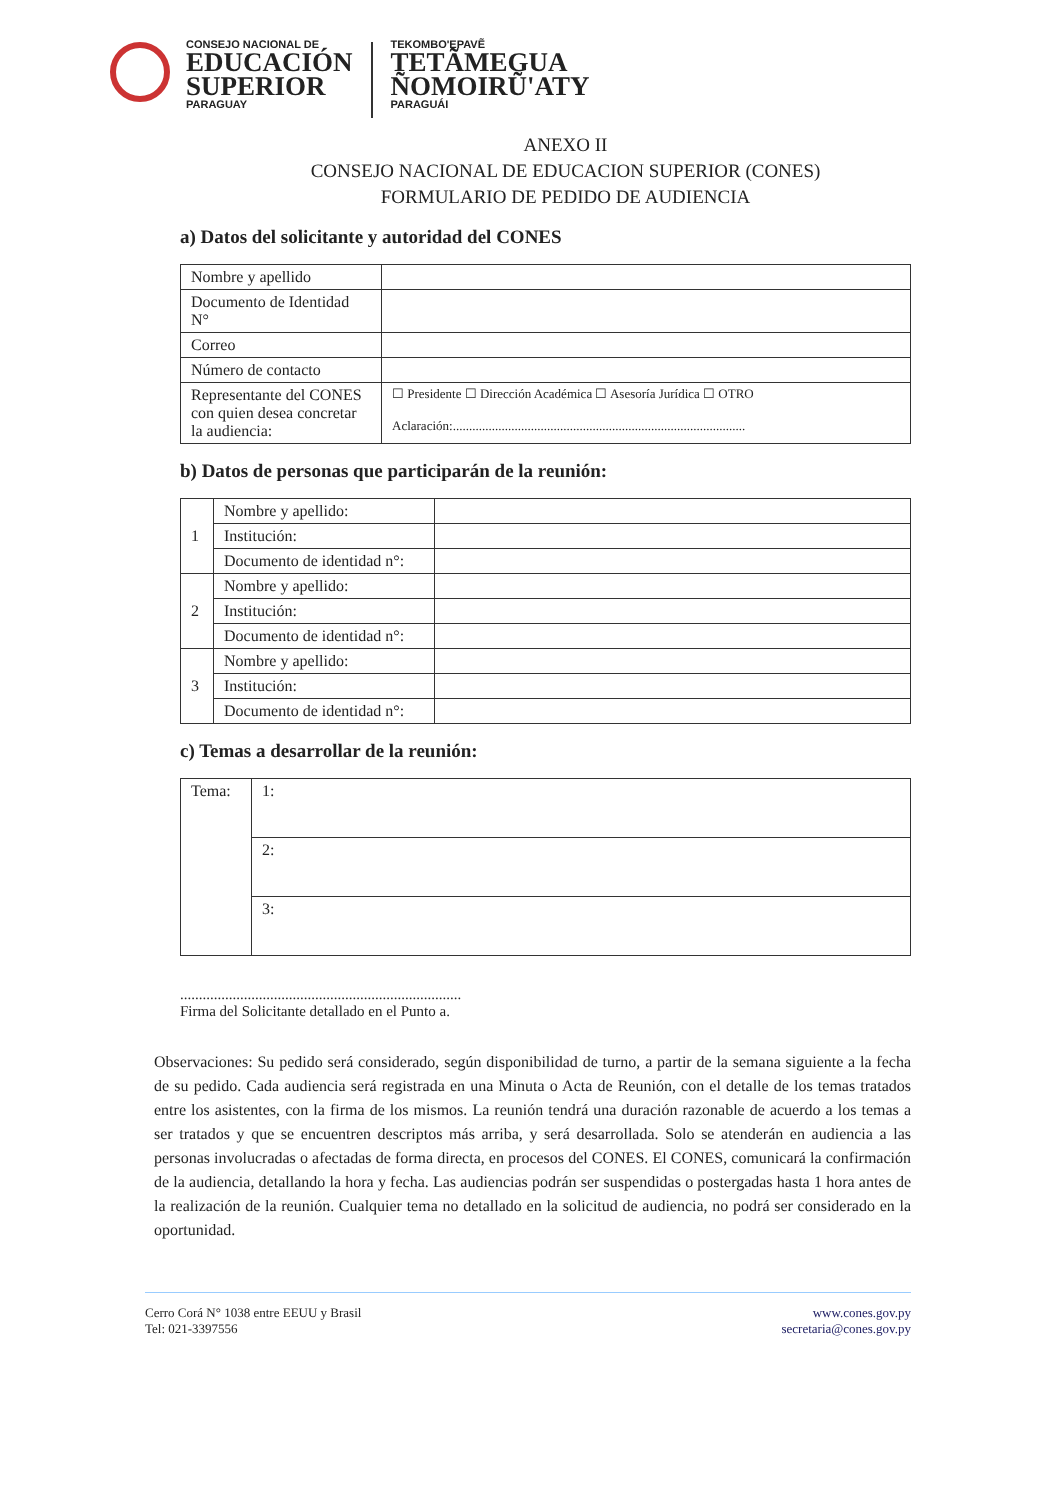CONSEJO NACIONAL DE
EDUCACIÓN
SUPERIOR
PARAGUAY
TEKOMBO'EPAVẼ
TETÃMEGUA
ÑOMOIRŨ'ATY
PARAGUÁI
ANEXO II
CONSEJO NACIONAL DE EDUCACION SUPERIOR (CONES)
FORMULARIO DE PEDIDO DE AUDIENCIA
a) Datos del solicitante y autoridad del CONES
| Nombre y apellido | |
| Documento de Identidad N° | |
| Correo | |
| Número de contacto | |
| Representante del CONES con quien desea concretar la audiencia: | ☐ Presidente ☐ Dirección Académica ☐ Asesoría Jurídica ☐ OTRO Aclaración:.......................................................................................... |
b) Datos de personas que participarán de la reunión:
| 1 | Nombre y apellido: | |
| | Institución: | |
| | Documento de identidad n°: | |
| 2 | Nombre y apellido: | |
| | Institución: | |
| | Documento de identidad n°: | |
| 3 | Nombre y apellido: | |
| | Institución: | |
| | Documento de identidad n°: | |
c) Temas a desarrollar de la reunión:
| Tema: | 1: |
| | 2: |
| | 3: |
...........................................................................
Firma del Solicitante detallado en el Punto a.
Observaciones: Su pedido será considerado, según disponibilidad de turno, a partir de la semana siguiente a la fecha de su pedido. Cada audiencia será registrada en una Minuta o Acta de Reunión, con el detalle de los temas tratados entre los asistentes, con la firma de los mismos. La reunión tendrá una duración razonable de acuerdo a los temas a ser tratados y que se encuentren descriptos más arriba, y será desarrollada. Solo se atenderán en audiencia a las personas involucradas o afectadas de forma directa, en procesos del CONES. El CONES, comunicará la confirmación de la audiencia, detallando la hora y fecha. Las audiencias podrán ser suspendidas o postergadas hasta 1 hora antes de la realización de la reunión. Cualquier tema no detallado en la solicitud de audiencia, no podrá ser considerado en la oportunidad.
Cerro Corá N° 1038 entre EEUU y Brasil
Tel: 021-3397556
www.cones.gov.py
secretaria@cones.gov.py